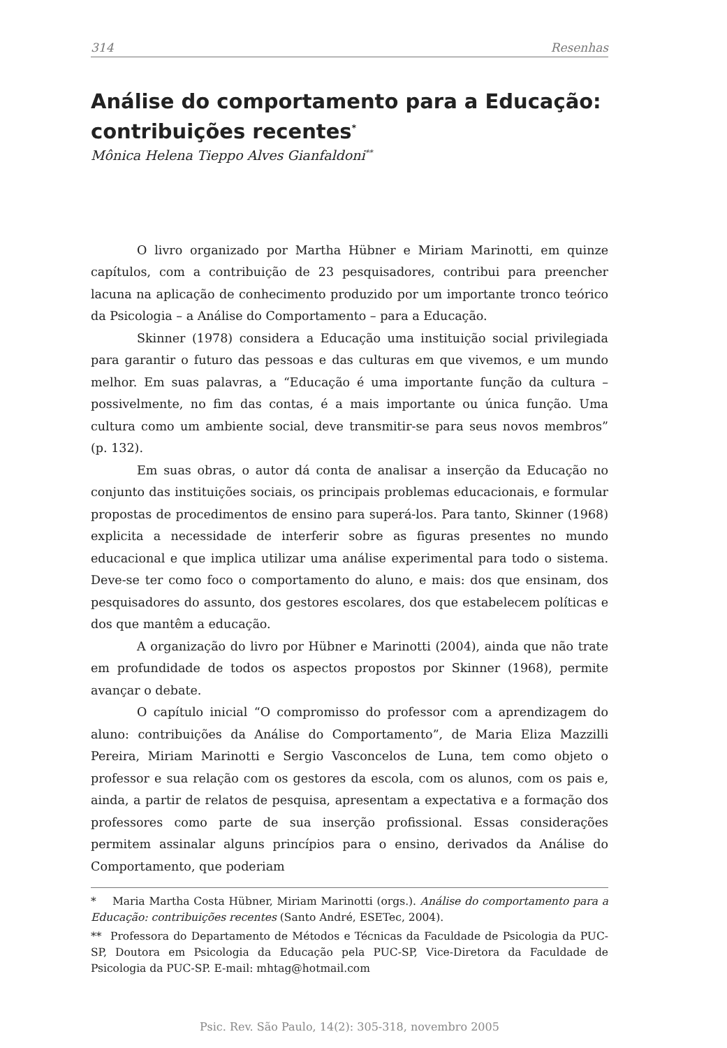314 Resenhas
Análise do comportamento para a Educação: contribuições recentes<sup>*</sup>
Mônica Helena Tieppo Alves Gianfaldoni<sup>**</sup>
O livro organizado por Martha Hübner e Miriam Marinotti, em quinze capítulos, com a contribuição de 23 pesquisadores, contribui para preencher lacuna na aplicação de conhecimento produzido por um importante tronco teórico da Psicologia – a Análise do Comportamento – para a Educação.
Skinner (1978) considera a Educação uma instituição social privilegiada para garantir o futuro das pessoas e das culturas em que vivemos, e um mundo melhor. Em suas palavras, a “Educação é uma importante função da cultura – possivelmente, no fim das contas, é a mais importante ou única função. Uma cultura como um ambiente social, deve transmitir-se para seus novos membros” (p. 132).
Em suas obras, o autor dá conta de analisar a inserção da Educação no conjunto das instituições sociais, os principais problemas educacionais, e formular propostas de procedimentos de ensino para superá-los. Para tanto, Skinner (1968) explicita a necessidade de interferir sobre as figuras presentes no mundo educacional e que implica utilizar uma análise experimental para todo o sistema. Deve-se ter como foco o comportamento do aluno, e mais: dos que ensinam, dos pesquisadores do assunto, dos gestores escolares, dos que estabelecem políticas e dos que mantêm a educação.
A organização do livro por Hübner e Marinotti (2004), ainda que não trate em profundidade de todos os aspectos propostos por Skinner (1968), permite avançar o debate.
O capítulo inicial “O compromisso do professor com a aprendizagem do aluno: contribuições da Análise do Comportamento”, de Maria Eliza Mazzilli Pereira, Miriam Marinotti e Sergio Vasconcelos de Luna, tem como objeto o professor e sua relação com os gestores da escola, com os alunos, com os pais e, ainda, a partir de relatos de pesquisa, apresentam a expectativa e a formação dos professores como parte de sua inserção profissional. Essas considerações permitem assinalar alguns princípios para o ensino, derivados da Análise do Comportamento, que poderiam
* Maria Martha Costa Hübner, Miriam Marinotti (orgs.). Análise do comportamento para a Educação: contribuições recentes (Santo André, ESETec, 2004).
** Professora do Departamento de Métodos e Técnicas da Faculdade de Psicologia da PUC-SP, Doutora em Psicologia da Educação pela PUC-SP, Vice-Diretora da Faculdade de Psicologia da PUC-SP. E-mail: mhtag@hotmail.com
Psic. Rev. São Paulo, 14(2): 305-318, novembro 2005